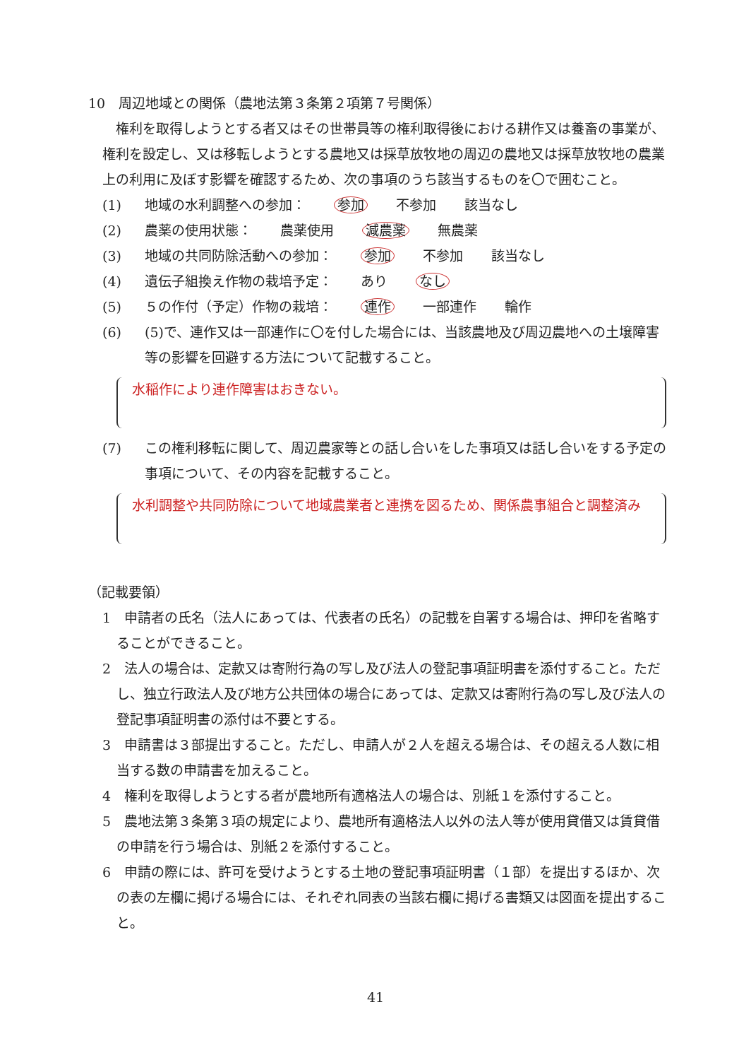10　周辺地域との関係（農地法第３条第２項第７号関係）
　権利を取得しようとする者又はその世帯員等の権利取得後における耕作又は養畜の事業が、権利を設定し、又は移転しようとする農地又は採草放牧地の周辺の農地又は採草放牧地の農業上の利用に及ぼす影響を確認するため、次の事項のうち該当するものを〇で囲むこと。
(1) 地域の水利調整への参加： 参加 不参加 該当なし
(2) 農薬の使用状態： 農薬使用 減農薬 無農薬
(3) 地域の共同防除活動への参加： 参加 不参加 該当なし
(4) 遺伝子組換え作物の栽培予定： あり なし
(5) ５の作付（予定）作物の栽培： 連作 一部連作 輪作
(6) (5)で、連作又は一部連作に〇を付した場合には、当該農地及び周辺農地への土壌障害等の影響を回避する方法について記載すること。
水稲作により連作障害はおきない。
(7) この権利移転に関して、周辺農家等との話し合いをした事項又は話し合いをする予定の事項について、その内容を記載すること。
水利調整や共同防除について地域農業者と連携を図るため、関係農事組合と調整済み
（記載要領）
1　申請者の氏名（法人にあっては、代表者の氏名）の記載を自署する場合は、押印を省略することができること。
2　法人の場合は、定款又は寄附行為の写し及び法人の登記事項証明書を添付すること。ただし、独立行政法人及び地方公共団体の場合にあっては、定款又は寄附行為の写し及び法人の登記事項証明書の添付は不要とする。
3　申請書は３部提出すること。ただし、申請人が２人を超える場合は、その超える人数に相当する数の申請書を加えること。
4　権利を取得しようとする者が農地所有適格法人の場合は、別紙１を添付すること。
5　農地法第３条第３項の規定により、農地所有適格法人以外の法人等が使用貸借又は賃貸借の申請を行う場合は、別紙２を添付すること。
6　申請の際には、許可を受けようとする土地の登記事項証明書（１部）を提出するほか、次の表の左欄に掲げる場合には、それぞれ同表の当該右欄に掲げる書類又は図面を提出すること。
41